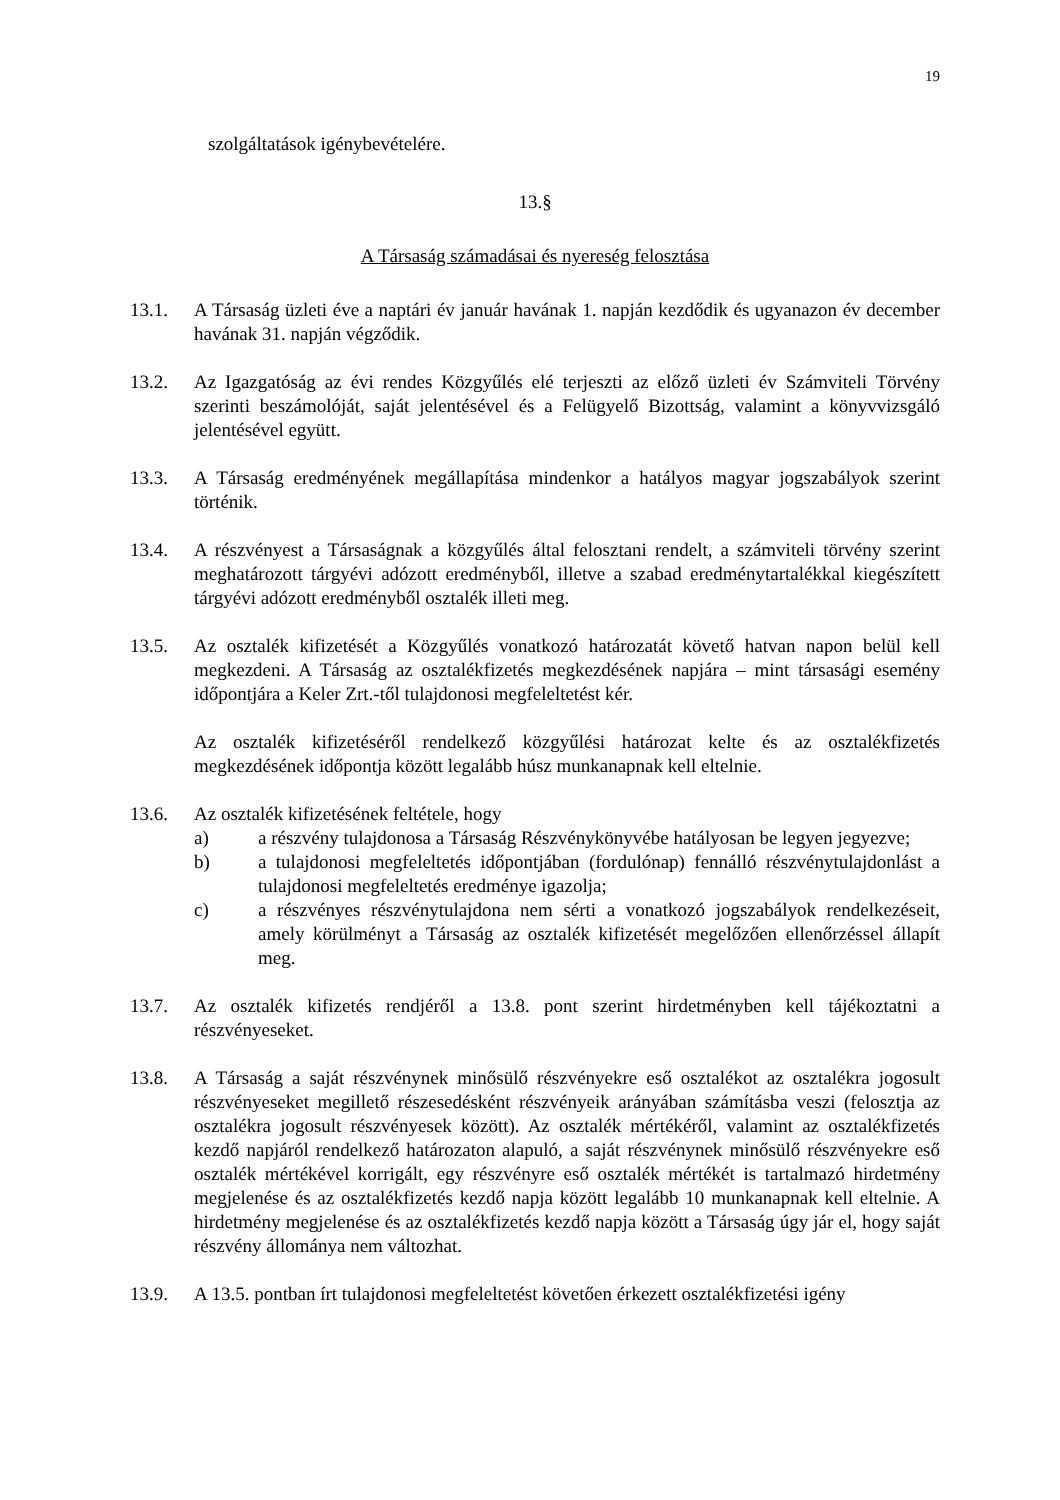19
szolgáltatások igénybevételére.
13.§
A Társaság számadásai és nyereség felosztása
13.1. A Társaság üzleti éve a naptári év január havának 1. napján kezdődik és ugyanazon év december havának 31. napján végződik.
13.2. Az Igazgatóság az évi rendes Közgyűlés elé terjeszti az előző üzleti év Számviteli Törvény szerinti beszámolóját, saját jelentésével és a Felügyelő Bizottság, valamint a könyvvizsgáló jelentésével együtt.
13.3. A Társaság eredményének megállapítása mindenkor a hatályos magyar jogszabályok szerint történik.
13.4. A részvényest a Társaságnak a közgyűlés által felosztani rendelt, a számviteli törvény szerint meghatározott tárgyévi adózott eredményből, illetve a szabad eredménytartalékkal kiegészített tárgyévi adózott eredményből osztalék illeti meg.
13.5. Az osztalék kifizetését a Közgyűlés vonatkozó határozatát követő hatvan napon belül kell megkezdeni. A Társaság az osztalékfizetés megkezdésének napjára – mint társasági esemény időpontjára a Keler Zrt.-től tulajdonosi megfeleltetést kér.
Az osztalék kifizetéséről rendelkező közgyűlési határozat kelte és az osztalékfizetés megkezdésének időpontja között legalább húsz munkanapnak kell eltelnie.
13.6. Az osztalék kifizetésének feltétele, hogy
a) a részvény tulajdonosa a Társaság Részvénykönyvébe hatályosan be legyen jegyezve;
b) a tulajdonosi megfeleltetés időpontjában (fordulónap) fennálló részvénytulajdonlást a tulajdonosi megfeleltetés eredménye igazolja;
c) a részvényes részvénytulajdona nem sérti a vonatkozó jogszabályok rendelkezéseit, amely körülményt a Társaság az osztalék kifizetését megelőzően ellenőrzéssel állapít meg.
13.7. Az osztalék kifizetés rendjéről a 13.8. pont szerint hirdetményben kell tájékoztatni a részvényeseket.
13.8. A Társaság a saját részvénynek minősülő részvényekre eső osztalékot az osztalékra jogosult részvényeseket megillető részesedésként részvényeik arányában számításba veszi (felosztja az osztalékra jogosult részvényesek között). Az osztalék mértékéről, valamint az osztalékfizetés kezdő napjáról rendelkező határozaton alapuló, a saját részvénynek minősülő részvényekre eső osztalék mértékével korrigált, egy részvényre eső osztalék mértékét is tartalmazó hirdetmény megjelenése és az osztalékfizetés kezdő napja között legalább 10 munkanapnak kell eltelnie. A hirdetmény megjelenése és az osztalékfizetés kezdő napja között a Társaság úgy jár el, hogy saját részvény állománya nem változhat.
13.9. A 13.5. pontban írt tulajdonosi megfeleltetést követően érkezett osztalékfizetési igény